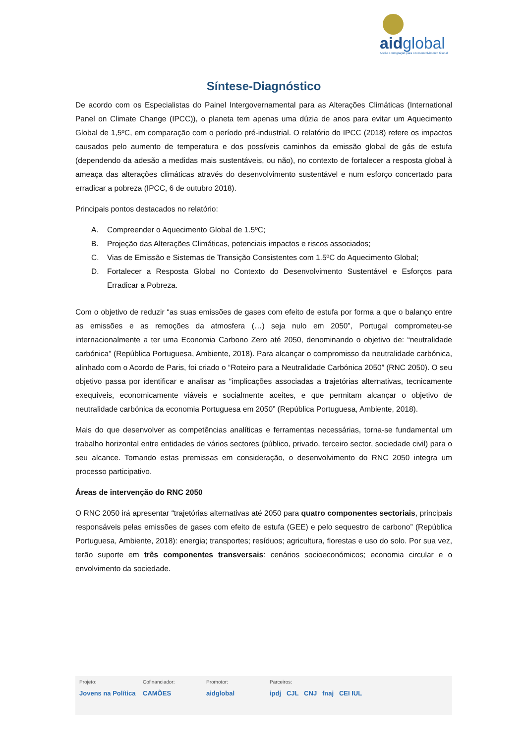aidglobal
Acção e Integração para o Desenvolvimento Global
Síntese-Diagnóstico
De acordo com os Especialistas do Painel Intergovernamental para as Alterações Climáticas (International Panel on Climate Change (IPCC)), o planeta tem apenas uma dúzia de anos para evitar um Aquecimento Global de 1,5ºC, em comparação com o período pré-industrial. O relatório do IPCC (2018) refere os impactos causados pelo aumento de temperatura e dos possíveis caminhos da emissão global de gás de estufa (dependendo da adesão a medidas mais sustentáveis, ou não), no contexto de fortalecer a resposta global à ameaça das alterações climáticas através do desenvolvimento sustentável e num esforço concertado para erradicar a pobreza (IPCC, 6 de outubro 2018).
Principais pontos destacados no relatório:
A. Compreender o Aquecimento Global de 1.5ºC;
B. Projeção das Alterações Climáticas, potenciais impactos e riscos associados;
C. Vias de Emissão e Sistemas de Transição Consistentes com 1.5ºC do Aquecimento Global;
D. Fortalecer a Resposta Global no Contexto do Desenvolvimento Sustentável e Esforços para Erradicar a Pobreza.
Com o objetivo de reduzir “as suas emissões de gases com efeito de estufa por forma a que o balanço entre as emissões e as remoções da atmosfera (…) seja nulo em 2050”, Portugal comprometeu-se internacionalmente a ter uma Economia Carbono Zero até 2050, denominando o objetivo de: “neutralidade carbónica” (República Portuguesa, Ambiente, 2018). Para alcançar o compromisso da neutralidade carbónica, alinhado com o Acordo de Paris, foi criado o “Roteiro para a Neutralidade Carbónica 2050” (RNC 2050). O seu objetivo passa por identificar e analisar as “implicações associadas a trajetórias alternativas, tecnicamente exequíveis, economicamente viáveis e socialmente aceites, e que permitam alcançar o objetivo de neutralidade carbónica da economia Portuguesa em 2050” (República Portuguesa, Ambiente, 2018).
Mais do que desenvolver as competências analíticas e ferramentas necessárias, torna-se fundamental um trabalho horizontal entre entidades de vários sectores (público, privado, terceiro sector, sociedade civil) para o seu alcance. Tomando estas premissas em consideração, o desenvolvimento do RNC 2050 integra um processo participativo.
Áreas de intervenção do RNC 2050
O RNC 2050 irá apresentar “trajetórias alternativas até 2050 para quatro componentes sectoriais, principais responsáveis pelas emissões de gases com efeito de estufa (GEE) e pelo sequestro de carbono” (República Portuguesa, Ambiente, 2018): energia; transportes; resíduos; agricultura, florestas e uso do solo. Por sua vez, terão suporte em três componentes transversais: cenários socioeconómicos; economia circular e o envolvimento da sociedade.
Projeto:
Jovens na Política
Cofinanciador:
CAMÕES
Promotor:
aidglobal
Parceiros:
ipdj CJL CNJ fnaj CEI IUL